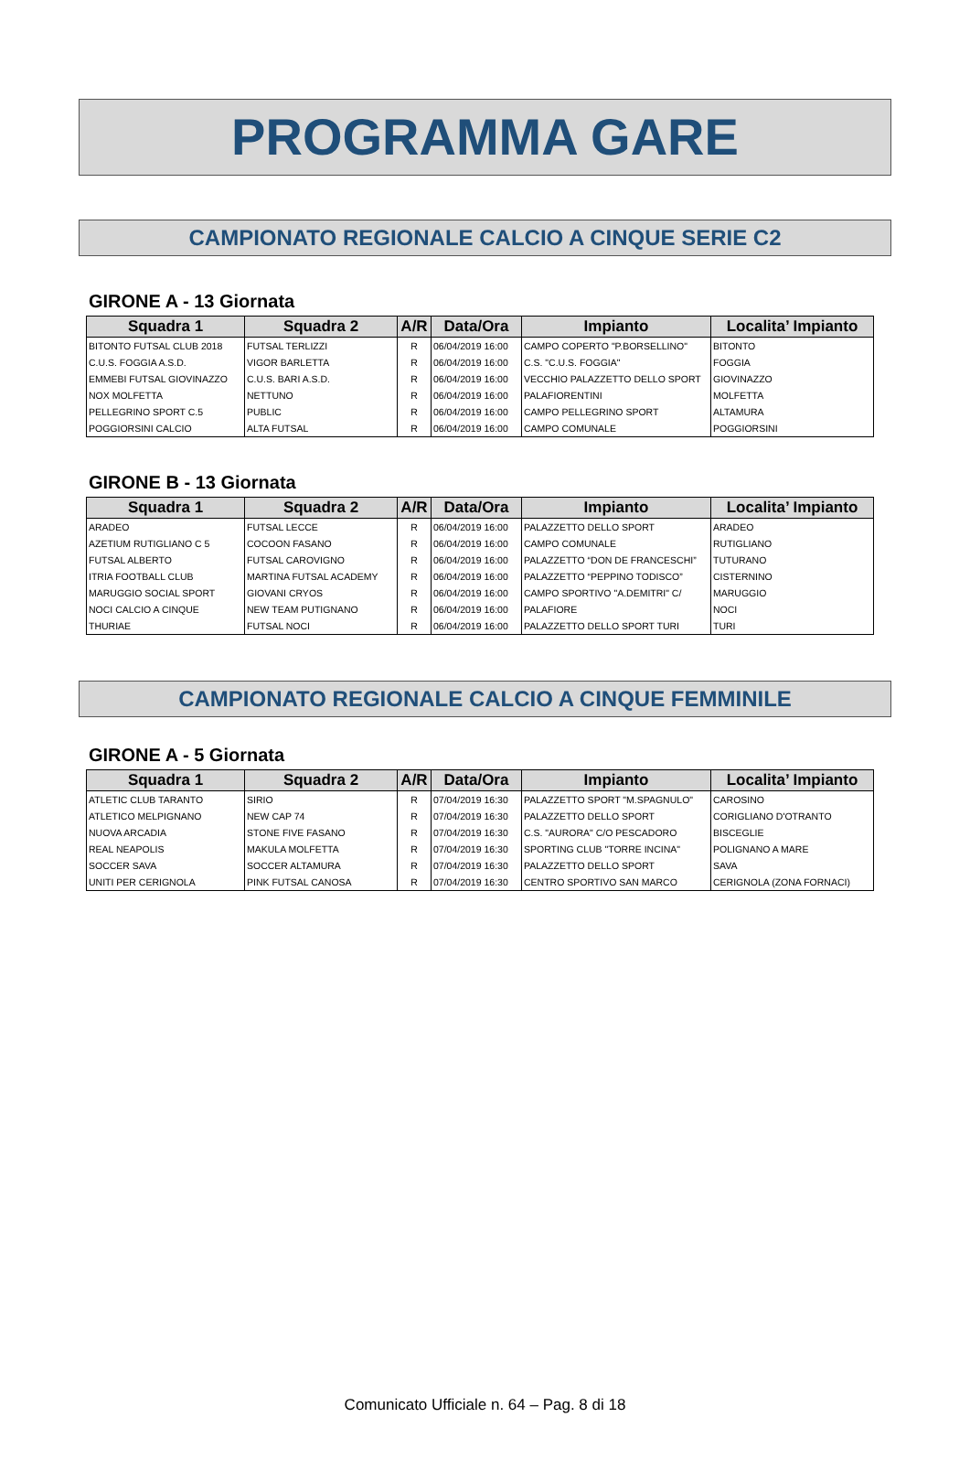PROGRAMMA GARE
CAMPIONATO REGIONALE CALCIO A CINQUE SERIE C2
GIRONE A - 13 Giornata
| Squadra 1 | Squadra 2 | A/R | Data/Ora | Impianto | Localita’ Impianto |
| --- | --- | --- | --- | --- | --- |
| BITONTO FUTSAL CLUB 2018 | FUTSAL TERLIZZI | R | 06/04/2019 16:00 | CAMPO COPERTO "P.BORSELLINO" | BITONTO |
| C.U.S. FOGGIA A.S.D. | VIGOR BARLETTA | R | 06/04/2019 16:00 | C.S. "C.U.S. FOGGIA" | FOGGIA |
| EMMEBI FUTSAL GIOVINAZZO | C.U.S. BARI A.S.D. | R | 06/04/2019 16:00 | VECCHIO PALAZZETTO DELLO SPORT | GIOVINAZZO |
| NOX MOLFETTA | NETTUNO | R | 06/04/2019 16:00 | PALAFIORENTINI | MOLFETTA |
| PELLEGRINO SPORT C.5 | PUBLIC | R | 06/04/2019 16:00 | CAMPO PELLEGRINO SPORT | ALTAMURA |
| POGGIORSINI CALCIO | ALTA FUTSAL | R | 06/04/2019 16:00 | CAMPO COMUNALE | POGGIORSINI |
GIRONE B - 13 Giornata
| Squadra 1 | Squadra 2 | A/R | Data/Ora | Impianto | Localita’ Impianto |
| --- | --- | --- | --- | --- | --- |
| ARADEO | FUTSAL LECCE | R | 06/04/2019 16:00 | PALAZZETTO DELLO SPORT | ARADEO |
| AZETIUM RUTIGLIANO C 5 | COCOON FASANO | R | 06/04/2019 16:00 | CAMPO COMUNALE | RUTIGLIANO |
| FUTSAL ALBERTO | FUTSAL CAROVIGNO | R | 06/04/2019 16:00 | PALAZZETTO “DON DE FRANCESCHI” | TUTURANO |
| ITRIA FOOTBALL CLUB | MARTINA FUTSAL ACADEMY | R | 06/04/2019 16:00 | PALAZZETTO “PEPPINO TODISCO” | CISTERNINO |
| MARUGGIO SOCIAL SPORT | GIOVANI CRYOS | R | 06/04/2019 16:00 | CAMPO SPORTIVO "A.DEMITRI" C/ | MARUGGIO |
| NOCI CALCIO A CINQUE | NEW TEAM PUTIGNANO | R | 06/04/2019 16:00 | PALAFIORE | NOCI |
| THURIAE | FUTSAL NOCI | R | 06/04/2019 16:00 | PALAZZETTO DELLO SPORT TURI | TURI |
CAMPIONATO REGIONALE CALCIO A CINQUE FEMMINILE
GIRONE A - 5 Giornata
| Squadra 1 | Squadra 2 | A/R | Data/Ora | Impianto | Localita’ Impianto |
| --- | --- | --- | --- | --- | --- |
| ATLETIC CLUB TARANTO | SIRIO | R | 07/04/2019 16:30 | PALAZZETTO SPORT "M.SPAGNULO" | CAROSINO |
| ATLETICO MELPIGNANO | NEW CAP 74 | R | 07/04/2019 16:30 | PALAZZETTO DELLO SPORT | CORIGLIANO D'OTRANTO |
| NUOVA ARCADIA | STONE FIVE FASANO | R | 07/04/2019 16:30 | C.S. "AURORA" C/O PESCADORO | BISCEGLIE |
| REAL NEAPOLIS | MAKULA MOLFETTA | R | 07/04/2019 16:30 | SPORTING CLUB "TORRE INCINA" | POLIGNANO A MARE |
| SOCCER SAVA | SOCCER ALTAMURA | R | 07/04/2019 16:30 | PALAZZETTO DELLO SPORT | SAVA |
| UNITI PER CERIGNOLA | PINK FUTSAL CANOSA | R | 07/04/2019 16:30 | CENTRO SPORTIVO SAN MARCO | CERIGNOLA (ZONA FORNACI) |
Comunicato Ufficiale n. 64 – Pag. 8 di 18